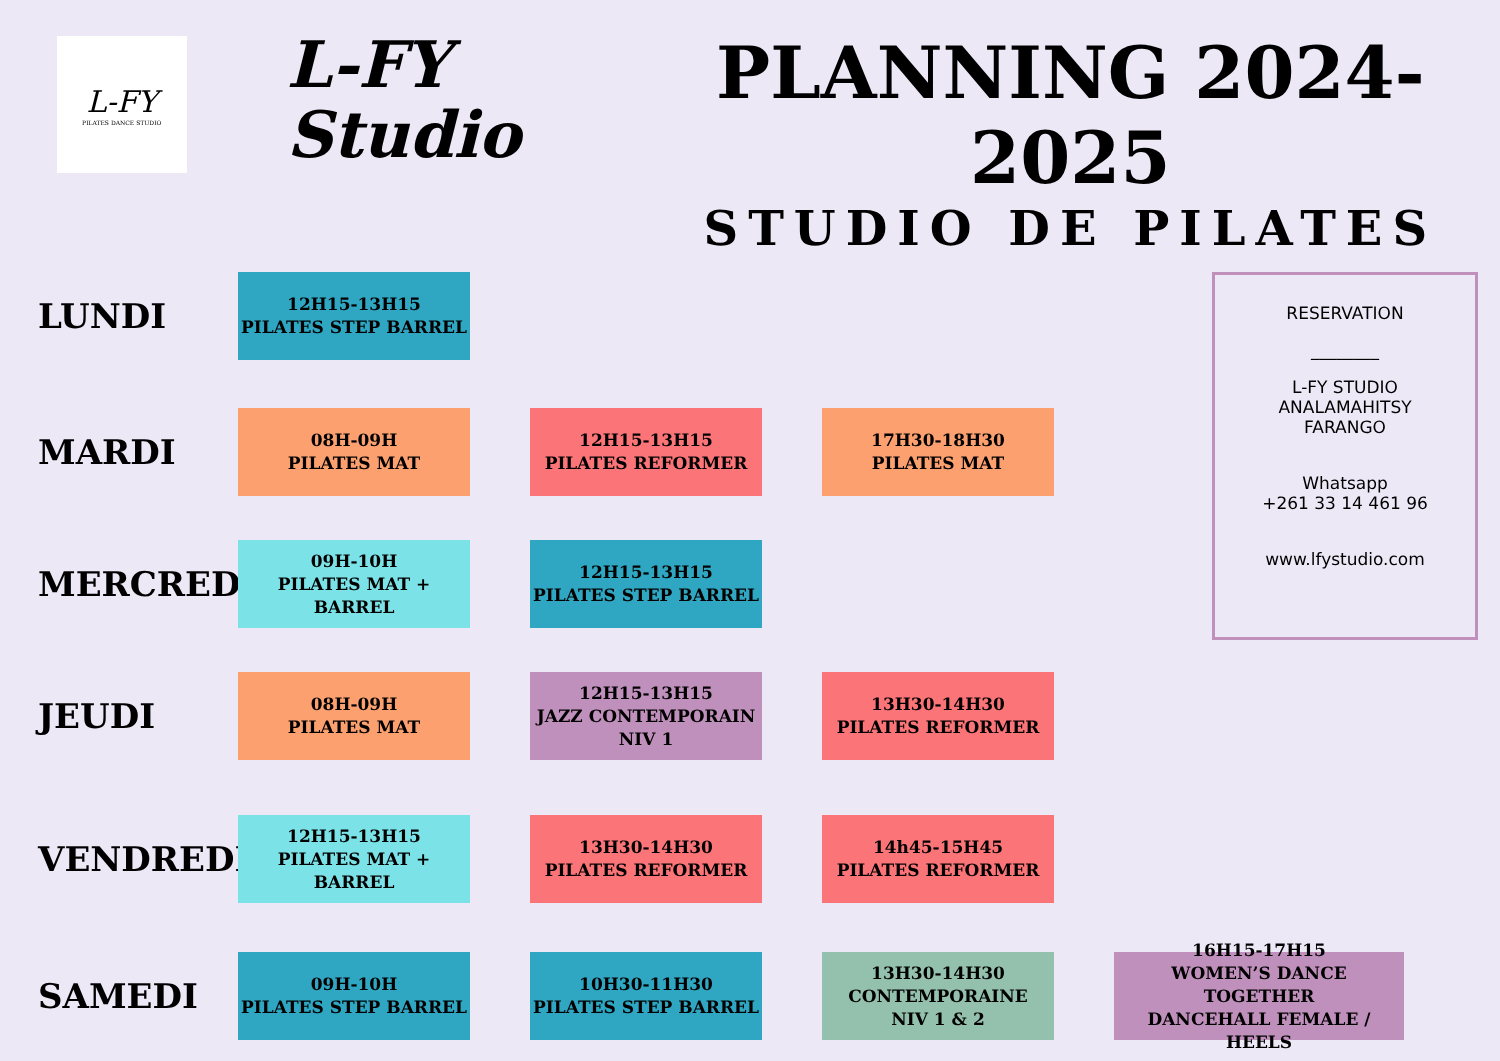L-FY
PILATES DANCE STUDIO
L-FY
Studio
PLANNING 2024-2025
STUDIO DE PILATES
LUNDI
12H15-13H15
PILATES STEP BARREL
MARDI
08H-09H
PILATES MAT
12H15-13H15
PILATES REFORMER
17H30-18H30
PILATES MAT
MERCREDI
09H-10H
PILATES MAT + BARREL
12H15-13H15
PILATES STEP BARREL
JEUDI
08H-09H
PILATES MAT
12H15-13H15
JAZZ CONTEMPORAIN
NIV 1
13H30-14H30
PILATES REFORMER
VENDREDI
12H15-13H15
PILATES MAT + BARREL
13H30-14H30
PILATES REFORMER
14h45-15H45
PILATES REFORMER
SAMEDI
09H-10H
PILATES STEP BARREL
10H30-11H30
PILATES STEP BARREL
13H30-14H30
CONTEMPORAINE
NIV 1 & 2
16H15-17H15
WOMEN’S DANCE TOGETHER
DANCEHALL FEMALE / HEELS
RESERVATION
________
L-FY STUDIO
ANALAMAHITSY
FARANGO
Whatsapp
+261 33 14 461 96
www.lfystudio.com